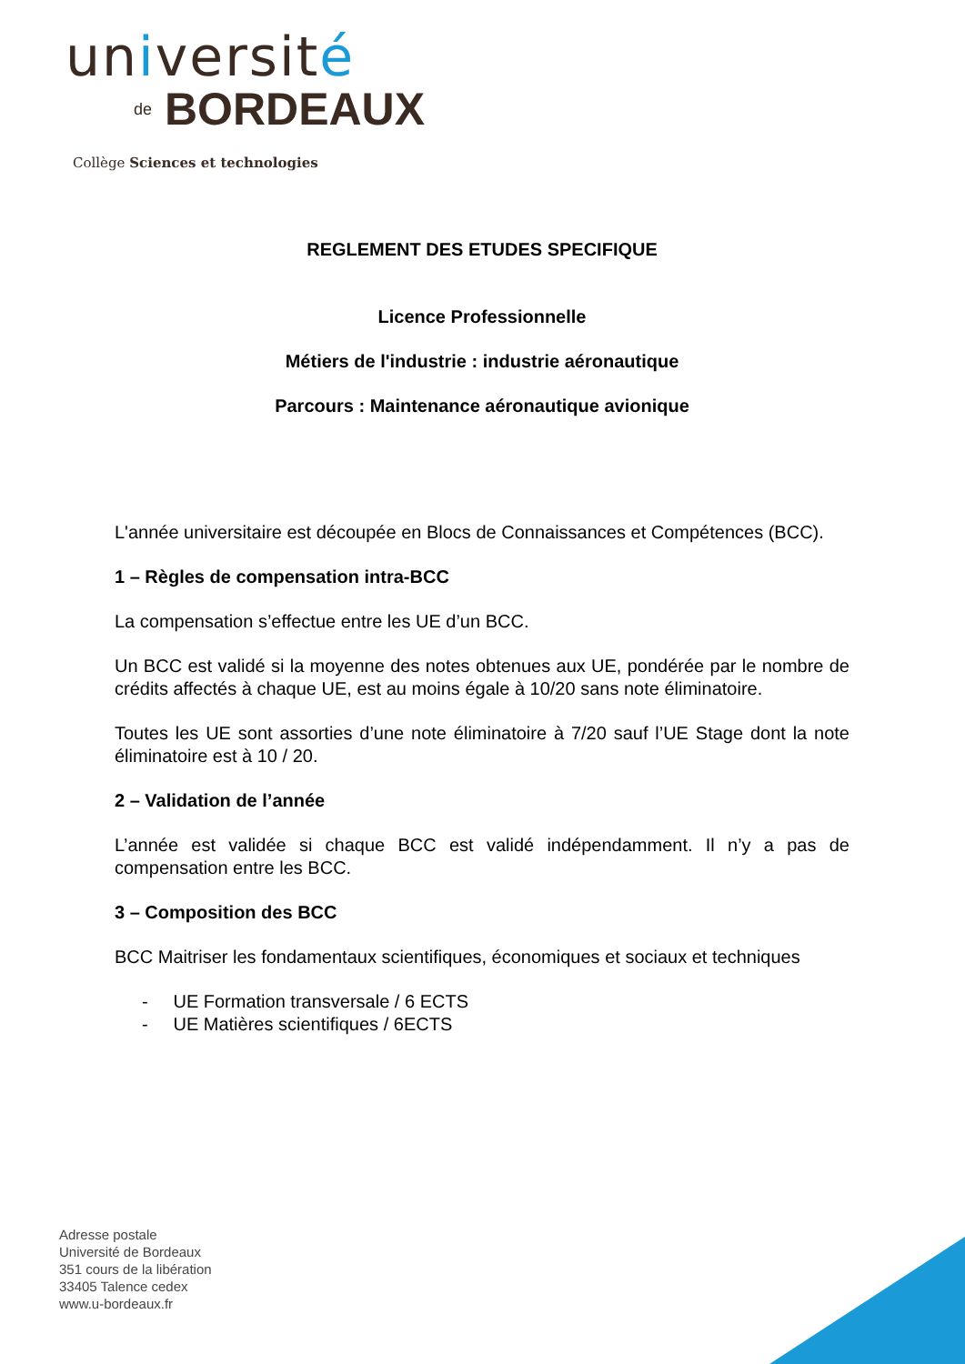université
de BORDEAUX
Collège Sciences et technologies
REGLEMENT DES ETUDES SPECIFIQUE
Licence Professionnelle
Métiers de l'industrie : industrie aéronautique
Parcours : Maintenance aéronautique avionique
L'année universitaire est découpée en Blocs de Connaissances et Compétences (BCC).
1 – Règles de compensation intra-BCC
La compensation s’effectue entre les UE d’un BCC.
Un BCC est validé si la moyenne des notes obtenues aux UE, pondérée par le nombre de crédits affectés à chaque UE, est au moins égale à 10/20 sans note éliminatoire.
Toutes les UE sont assorties d’une note éliminatoire à 7/20 sauf l’UE Stage dont la note éliminatoire est à 10 / 20.
2 – Validation de l’année
L’année est validée si chaque BCC est validé indépendamment. Il n’y a pas de compensation entre les BCC.
3 – Composition des BCC
BCC Maitriser les fondamentaux scientifiques, économiques et sociaux et techniques
- UE Formation transversale / 6 ECTS
- UE Matières scientifiques / 6ECTS
Adresse postale
Université de Bordeaux
351 cours de la libération
33405 Talence cedex
www.u-bordeaux.fr